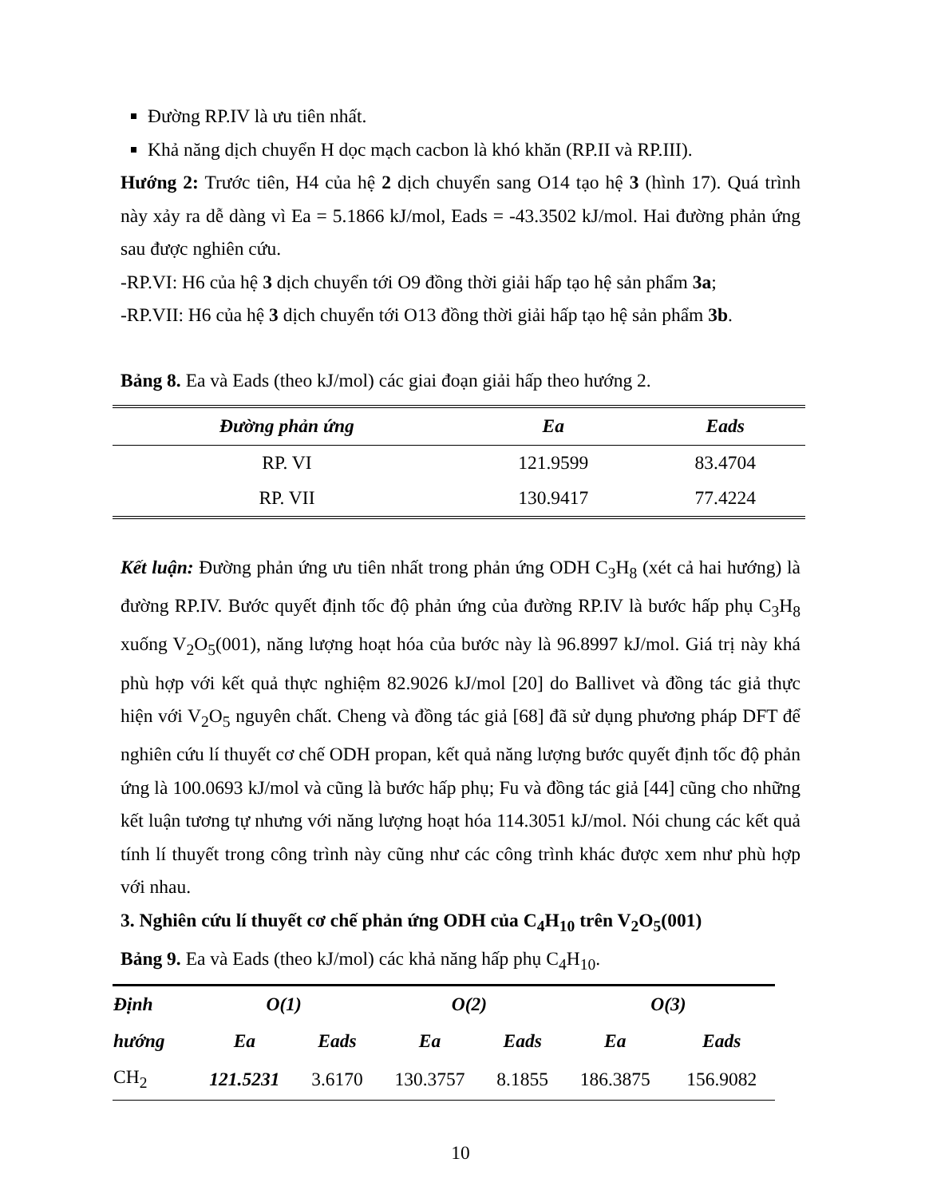Đường RP.IV là ưu tiên nhất.
Khả năng dịch chuyển H dọc mạch cacbon là khó khăn (RP.II và RP.III).
Hướng 2: Trước tiên, H4 của hệ 2 dịch chuyển sang O14 tạo hệ 3 (hình 17). Quá trình này xảy ra dễ dàng vì Ea = 5.1866 kJ/mol, Eads = -43.3502 kJ/mol. Hai đường phản ứng sau được nghiên cứu.
-RP.VI: H6 của hệ 3 dịch chuyển tới O9 đồng thời giải hấp tạo hệ sản phẩm 3a;
-RP.VII: H6 của hệ 3 dịch chuyển tới O13 đồng thời giải hấp tạo hệ sản phẩm 3b.
Bảng 8. Ea và Eads (theo kJ/mol) các giai đoạn giải hấp theo hướng 2.
| Đường phản ứng | Ea | Eads |
| --- | --- | --- |
| RP. VI | 121.9599 | 83.4704 |
| RP. VII | 130.9417 | 77.4224 |
Kết luận: Đường phản ứng ưu tiên nhất trong phản ứng ODH C<sub>3</sub>H<sub>8</sub> (xét cả hai hướng) là đường RP.IV. Bước quyết định tốc độ phản ứng của đường RP.IV là bước hấp phụ C<sub>3</sub>H<sub>8</sub> xuống V<sub>2</sub>O<sub>5</sub>(001), năng lượng hoạt hóa của bước này là 96.8997 kJ/mol. Giá trị này khá phù hợp với kết quả thực nghiệm 82.9026 kJ/mol [20] do Ballivet và đồng tác giả thực hiện với V<sub>2</sub>O<sub>5</sub> nguyên chất. Cheng và đồng tác giả [68] đã sử dụng phương pháp DFT để nghiên cứu lí thuyết cơ chế ODH propan, kết quả năng lượng bước quyết định tốc độ phản ứng là 100.0693 kJ/mol và cũng là bước hấp phụ; Fu và đồng tác giả [44] cũng cho những kết luận tương tự nhưng với năng lượng hoạt hóa 114.3051 kJ/mol. Nói chung các kết quả tính lí thuyết trong công trình này cũng như các công trình khác được xem như phù hợp với nhau.
3. Nghiên cứu lí thuyết cơ chế phản ứng ODH của C<sub>4</sub>H<sub>10</sub> trên V<sub>2</sub>O<sub>5</sub>(001)
Bảng 9. Ea và Eads (theo kJ/mol) các khả năng hấp phụ C<sub>4</sub>H<sub>10</sub>.
| Định | O(1) | | O(2) | | O(3) | |
| --- | --- | --- | --- | --- | --- | --- |
| hướng | Ea | Eads | Ea | Eads | Ea | Eads |
| CH<sub>2</sub> | 121.5231 | 3.6170 | 130.3757 | 8.1855 | 186.3875 | 156.9082 |
10